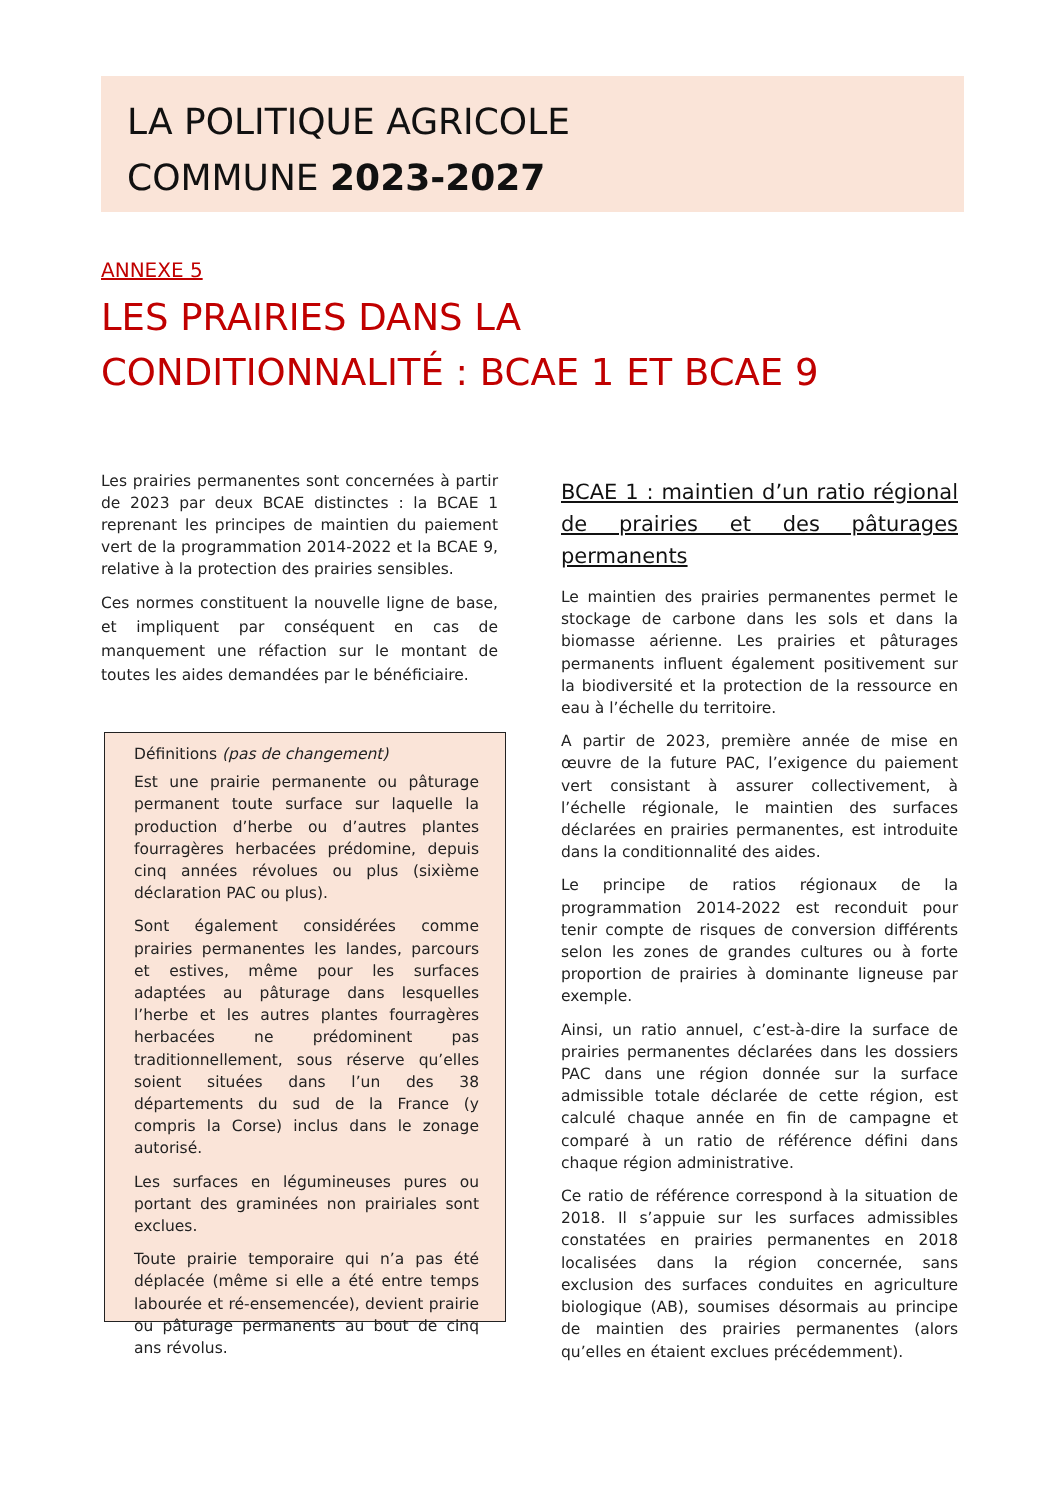LA POLITIQUE AGRICOLE
COMMUNE 2023-2027
ANNEXE 5
LES PRAIRIES DANS LA
CONDITIONNALITÉ : BCAE 1 ET BCAE 9
Les prairies permanentes sont concernées à partir de 2023 par deux BCAE distinctes : la BCAE 1 reprenant les principes de maintien du paiement vert de la programmation 2014-2022 et la BCAE 9, relative à la protection des prairies sensibles.
Ces normes constituent la nouvelle ligne de base, et impliquent par conséquent en cas de manquement une réfaction sur le montant de toutes les aides demandées par le bénéficiaire.
Définitions (pas de changement)
Est une prairie permanente ou pâturage permanent toute surface sur laquelle la production d’herbe ou d’autres plantes fourragères herbacées prédomine, depuis cinq années révolues ou plus (sixième déclaration PAC ou plus).
Sont également considérées comme prairies permanentes les landes, parcours et estives, même pour les surfaces adaptées au pâturage dans lesquelles l’herbe et les autres plantes fourragères herbacées ne prédominent pas traditionnellement, sous réserve qu’elles soient situées dans l’un des 38 départements du sud de la France (y compris la Corse) inclus dans le zonage autorisé.
Les surfaces en légumineuses pures ou portant des graminées non prairiales sont exclues.
Toute prairie temporaire qui n’a pas été déplacée (même si elle a été entre temps labourée et ré-ensemencée), devient prairie ou pâturage permanents au bout de cinq ans révolus.
BCAE 1 : maintien d’un ratio régional de prairies et des pâturages permanents
Le maintien des prairies permanentes permet le stockage de carbone dans les sols et dans la biomasse aérienne. Les prairies et pâturages permanents influent également positivement sur la biodiversité et la protection de la ressource en eau à l’échelle du territoire.
A partir de 2023, première année de mise en œuvre de la future PAC, l’exigence du paiement vert consistant à assurer collectivement, à l’échelle régionale, le maintien des surfaces déclarées en prairies permanentes, est introduite dans la conditionnalité des aides.
Le principe de ratios régionaux de la programmation 2014-2022 est reconduit pour tenir compte de risques de conversion différents selon les zones de grandes cultures ou à forte proportion de prairies à dominante ligneuse par exemple.
Ainsi, un ratio annuel, c’est-à-dire la surface de prairies permanentes déclarées dans les dossiers PAC dans une région donnée sur la surface admissible totale déclarée de cette région, est calculé chaque année en fin de campagne et comparé à un ratio de référence défini dans chaque région administrative.
Ce ratio de référence correspond à la situation de 2018. Il s’appuie sur les surfaces admissibles constatées en prairies permanentes en 2018 localisées dans la région concernée, sans exclusion des surfaces conduites en agriculture biologique (AB), soumises désormais au principe de maintien des prairies permanentes (alors qu’elles en étaient exclues précédemment).